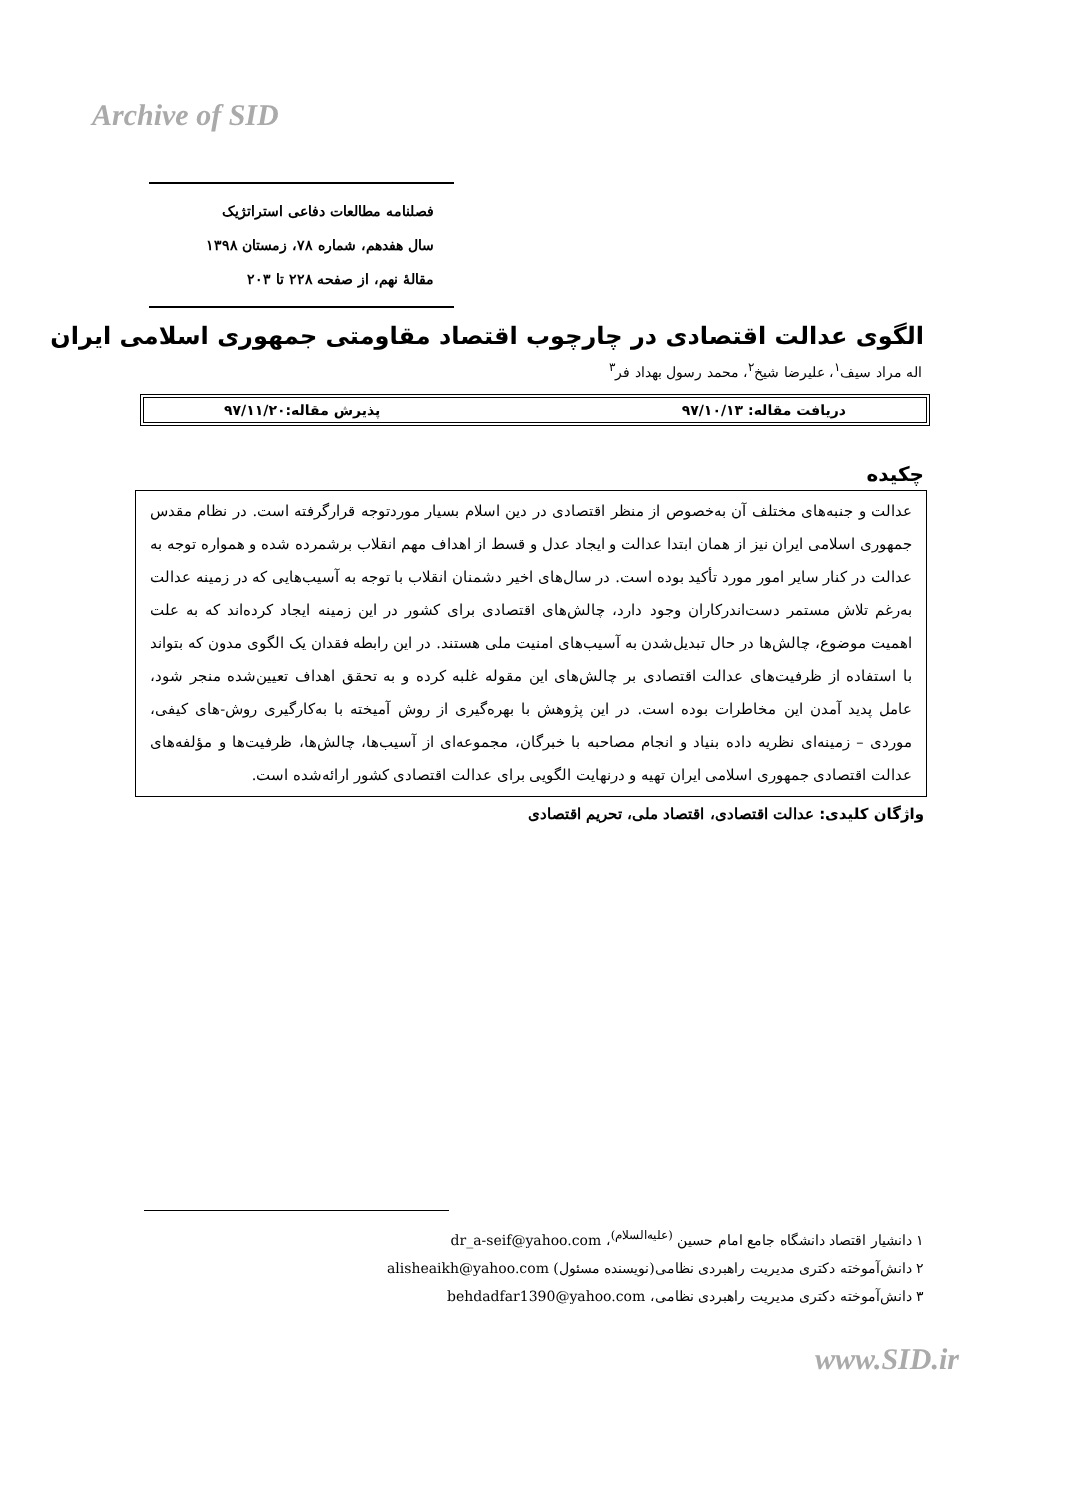Archive of SID
فصلنامه مطالعات دفاعی استراتژیک
سال هفدهم، شماره ۷۸، زمستان ۱۳۹۸
مقالهٔ نهم، از صفحه ۲۲۸ تا ۲۰۳
الگوی عدالت اقتصادی در چارچوب اقتصاد مقاومتی جمهوری اسلامی ایران
اله مراد سیف<sup>۱</sup>، علیرضا شیخ<sup>۲</sup>، محمد رسول بهداد فر<sup>۳</sup>
دریافت مقاله: ۹۷/۱۰/۱۳ پذیرش مقاله:۹۷/۱۱/۲۰
چکیده
عدالت و جنبه‌های مختلف آن به‌خصوص از منظر اقتصادی در دین اسلام بسیار موردتوجه قرارگرفته است. در نظام مقدس جمهوری اسلامی ایران نیز از همان ابتدا عدالت و ایجاد عدل و قسط از اهداف مهم انقلاب برشمرده شده و همواره توجه به عدالت در کنار سایر امور مورد تأکید بوده است. در سال‌های اخیر دشمنان انقلاب با توجه به آسیب‌هایی که در زمینه عدالت به‌رغم تلاش مستمر دست‌اندرکاران وجود دارد، چالش‌های اقتصادی برای کشور در این زمینه ایجاد کرده‌اند که به علت اهمیت موضوع، چالش‌ها در حال تبدیل‌شدن به آسیب‌های امنیت ملی هستند. در این رابطه فقدان یک الگوی مدون که بتواند با استفاده از ظرفیت‌های عدالت اقتصادی بر چالش‌های این مقوله غلبه کرده و به تحقق اهداف تعیین‌شده منجر شود، عامل پدید آمدن این مخاطرات بوده است. در این پژوهش با بهره‌گیری از روش آمیخته با به‌کارگیری روش-های کیفی، موردی – زمینه‌ای نظریه داده بنیاد و انجام مصاحبه با خبرگان، مجموعه‌ای از آسیب‌ها، چالش‌ها، ظرفیت‌ها و مؤلفه‌های عدالت اقتصادی جمهوری اسلامی ایران تهیه و درنهایت الگویی برای عدالت اقتصادی کشور ارائه‌شده است.
واژگان کلیدی: عدالت اقتصادی، اقتصاد ملی، تحریم اقتصادی
۱ دانشیار اقتصاد دانشگاه جامع امام حسین <sup>(علیه‌السلام)</sup>، dr_a-seif@yahoo.com
۲ دانش‌آموخته دکتری مدیریت راهبردی نظامی(نویسنده مسئول) alisheaikh@yahoo.com
۳ دانش‌آموخته دکتری مدیریت راهبردی نظامی، behdadfar1390@yahoo.com
www.SID.ir